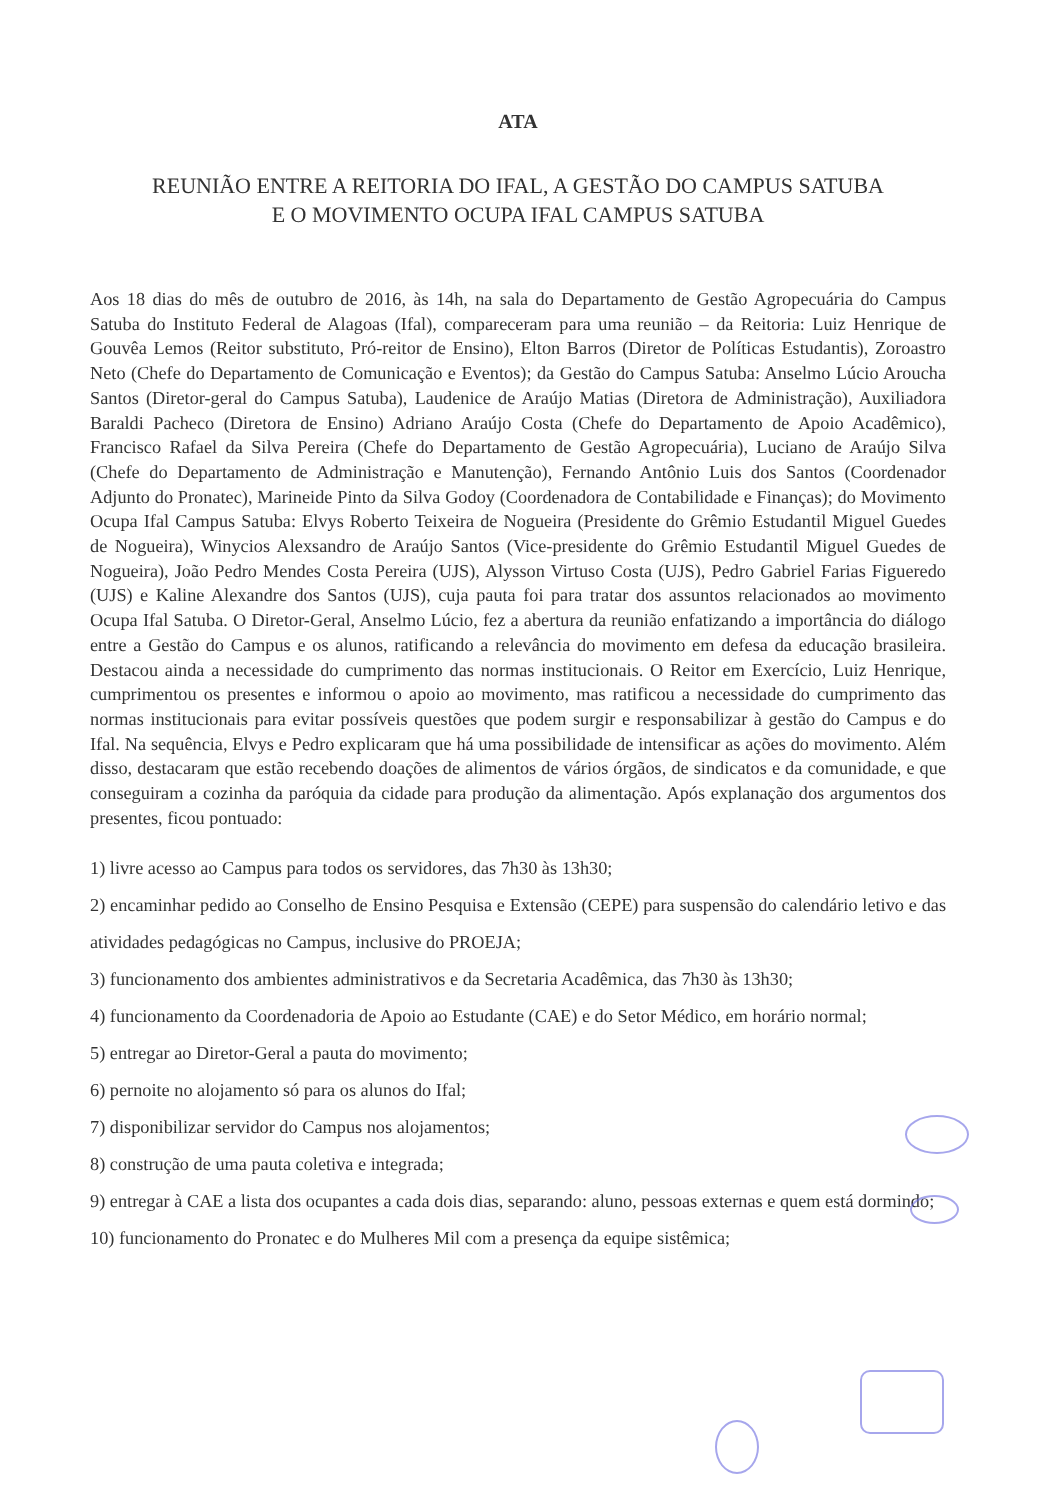ATA
REUNIÃO ENTRE A REITORIA DO IFAL, A GESTÃO DO CAMPUS SATUBA
E O MOVIMENTO OCUPA IFAL CAMPUS SATUBA
Aos 18 dias do mês de outubro de 2016, às 14h, na sala do Departamento de Gestão Agropecuária do Campus Satuba do Instituto Federal de Alagoas (Ifal), compareceram para uma reunião – da Reitoria: Luiz Henrique de Gouvêa Lemos (Reitor substituto, Pró-reitor de Ensino), Elton Barros (Diretor de Políticas Estudantis), Zoroastro Neto (Chefe do Departamento de Comunicação e Eventos); da Gestão do Campus Satuba: Anselmo Lúcio Aroucha Santos (Diretor-geral do Campus Satuba), Laudenice de Araújo Matias (Diretora de Administração), Auxiliadora Baraldi Pacheco (Diretora de Ensino) Adriano Araújo Costa (Chefe do Departamento de Apoio Acadêmico), Francisco Rafael da Silva Pereira (Chefe do Departamento de Gestão Agropecuária), Luciano de Araújo Silva (Chefe do Departamento de Administração e Manutenção), Fernando Antônio Luis dos Santos (Coordenador Adjunto do Pronatec), Marineide Pinto da Silva Godoy (Coordenadora de Contabilidade e Finanças); do Movimento Ocupa Ifal Campus Satuba: Elvys Roberto Teixeira de Nogueira (Presidente do Grêmio Estudantil Miguel Guedes de Nogueira), Winycios Alexsandro de Araújo Santos (Vice-presidente do Grêmio Estudantil Miguel Guedes de Nogueira), João Pedro Mendes Costa Pereira (UJS), Alysson Virtuso Costa (UJS), Pedro Gabriel Farias Figueredo (UJS) e Kaline Alexandre dos Santos (UJS), cuja pauta foi para tratar dos assuntos relacionados ao movimento Ocupa Ifal Satuba. O Diretor-Geral, Anselmo Lúcio, fez a abertura da reunião enfatizando a importância do diálogo entre a Gestão do Campus e os alunos, ratificando a relevância do movimento em defesa da educação brasileira. Destacou ainda a necessidade do cumprimento das normas institucionais. O Reitor em Exercício, Luiz Henrique, cumprimentou os presentes e informou o apoio ao movimento, mas ratificou a necessidade do cumprimento das normas institucionais para evitar possíveis questões que podem surgir e responsabilizar à gestão do Campus e do Ifal. Na sequência, Elvys e Pedro explicaram que há uma possibilidade de intensificar as ações do movimento. Além disso, destacaram que estão recebendo doações de alimentos de vários órgãos, de sindicatos e da comunidade, e que conseguiram a cozinha da paróquia da cidade para produção da alimentação. Após explanação dos argumentos dos presentes, ficou pontuado:
1) livre acesso ao Campus para todos os servidores, das 7h30 às 13h30;
2) encaminhar pedido ao Conselho de Ensino Pesquisa e Extensão (CEPE) para suspensão do calendário letivo e das atividades pedagógicas no Campus, inclusive do PROEJA;
3) funcionamento dos ambientes administrativos e da Secretaria Acadêmica, das 7h30 às 13h30;
4) funcionamento da Coordenadoria de Apoio ao Estudante (CAE) e do Setor Médico, em horário normal;
5) entregar ao Diretor-Geral a pauta do movimento;
6) pernoite no alojamento só para os alunos do Ifal;
7) disponibilizar servidor do Campus nos alojamentos;
8) construção de uma pauta coletiva e integrada;
9) entregar à CAE a lista dos ocupantes a cada dois dias, separando: aluno, pessoas externas e quem está dormindo;
10) funcionamento do Pronatec e do Mulheres Mil com a presença da equipe sistêmica;